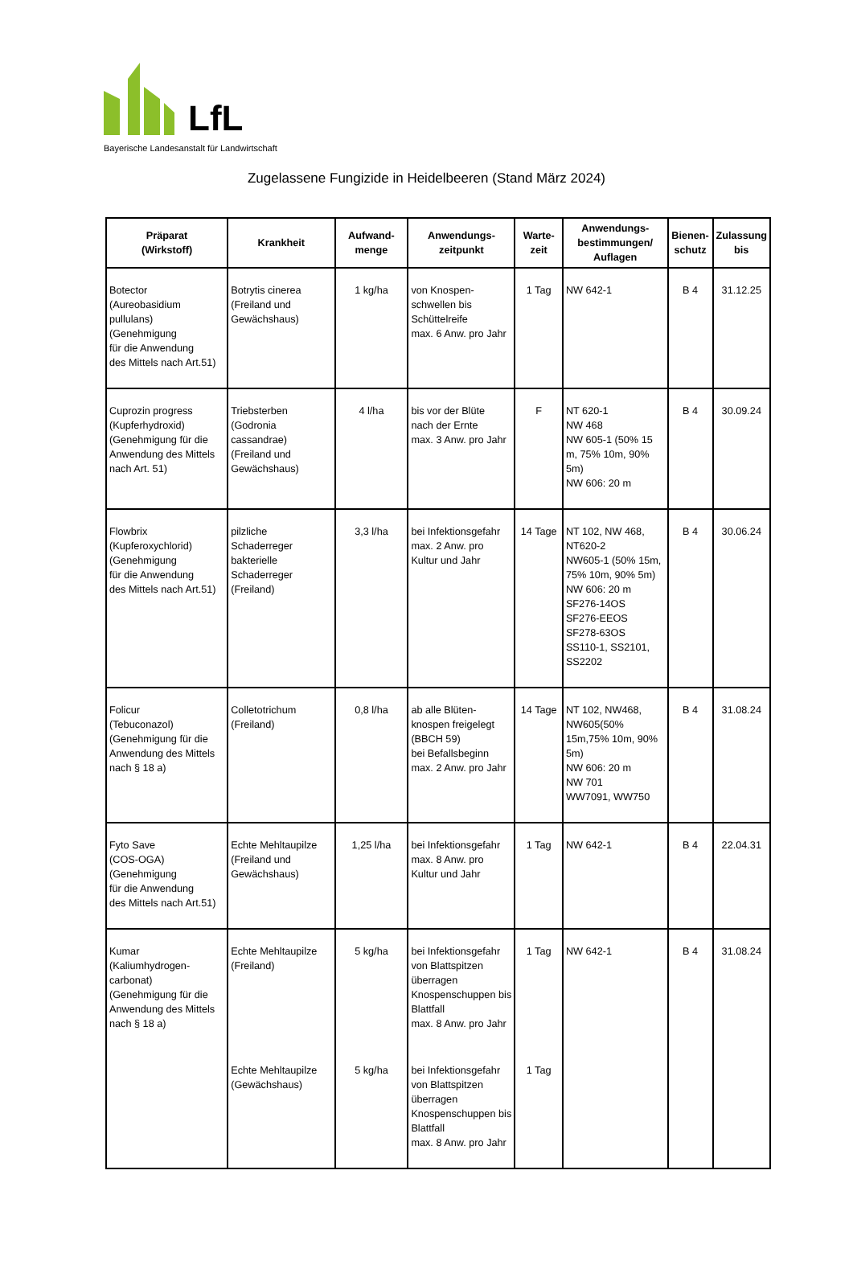LfL
Bayerische Landesanstalt für Landwirtschaft
Zugelassene Fungizide in Heidelbeeren (Stand März 2024)
| Präparat (Wirkstoff) | Krankheit | Aufwand- menge | Anwendungs- zeitpunkt | Warte- zeit | Anwendungs- bestimmungen/ Auflagen | Bienen- schutz | Zulassung bis |
| --- | --- | --- | --- | --- | --- | --- | --- |
| Botector (Aureobasidium pullulans) (Genehmigung für die Anwendung des Mittels nach Art.51) | Botrytis cinerea (Freiland und Gewächshaus) | 1 kg/ha | von Knospen- schwellen bis Schüttelreife max. 6 Anw. pro Jahr | 1 Tag | NW 642-1 | B 4 | 31.12.25 |
| Cuprozin progress (Kupferhydroxid) (Genehmigung für die Anwendung des Mittels nach Art. 51) | Triebsterben (Godronia cassandrae) (Freiland und Gewächshaus) | 4 l/ha | bis vor der Blüte nach der Ernte max. 3 Anw. pro Jahr | F | NT 620-1 NW 468 NW 605-1 (50% 15 m, 75% 10m, 90% 5m) NW 606: 20 m | B 4 | 30.09.24 |
| Flowbrix (Kupferoxychlorid) (Genehmigung für die Anwendung des Mittels nach Art.51) | pilzliche Schaderreger bakterielle Schaderreger (Freiland) | 3,3 l/ha | bei Infektionsgefahr max. 2 Anw. pro Kultur und Jahr | 14 Tage | NT 102, NW 468, NT620-2 NW605-1 (50% 15m, 75% 10m, 90% 5m) NW 606: 20 m SF276-14OS SF276-EEOS SF278-63OS SS110-1, SS2101, SS2202 | B 4 | 30.06.24 |
| Folicur (Tebuconazol) (Genehmigung für die Anwendung des Mittels nach § 18 a) | Colletotrichum (Freiland) | 0,8 l/ha | ab alle Blüten- knospen freigelegt (BBCH 59) bei Befallsbeginn max. 2 Anw. pro Jahr | 14 Tage | NT 102, NW468, NW605(50% 15m,75% 10m, 90% 5m) NW 606: 20 m NW 701 WW7091, WW750 | B 4 | 31.08.24 |
| Fyto Save (COS-OGA) (Genehmigung für die Anwendung des Mittels nach Art.51) | Echte Mehltaupilze (Freiland und Gewächshaus) | 1,25 l/ha | bei Infektionsgefahr max. 8 Anw. pro Kultur und Jahr | 1 Tag | NW 642-1 | B 4 | 22.04.31 |
| Kumar (Kaliumhydrogen- carbonat) (Genehmigung für die Anwendung des Mittels nach § 18 a) | Echte Mehltaupilze (Freiland) | 5 kg/ha | bei Infektionsgefahr von Blattspitzen überragen Knospenschuppen bis Blattfall max. 8 Anw. pro Jahr | 1 Tag | NW 642-1 | B 4 | 31.08.24 |
| | Echte Mehltaupilze (Gewächshaus) | 5 kg/ha | bei Infektionsgefahr von Blattspitzen überragen Knospenschuppen bis Blattfall max. 8 Anw. pro Jahr | 1 Tag | | | |